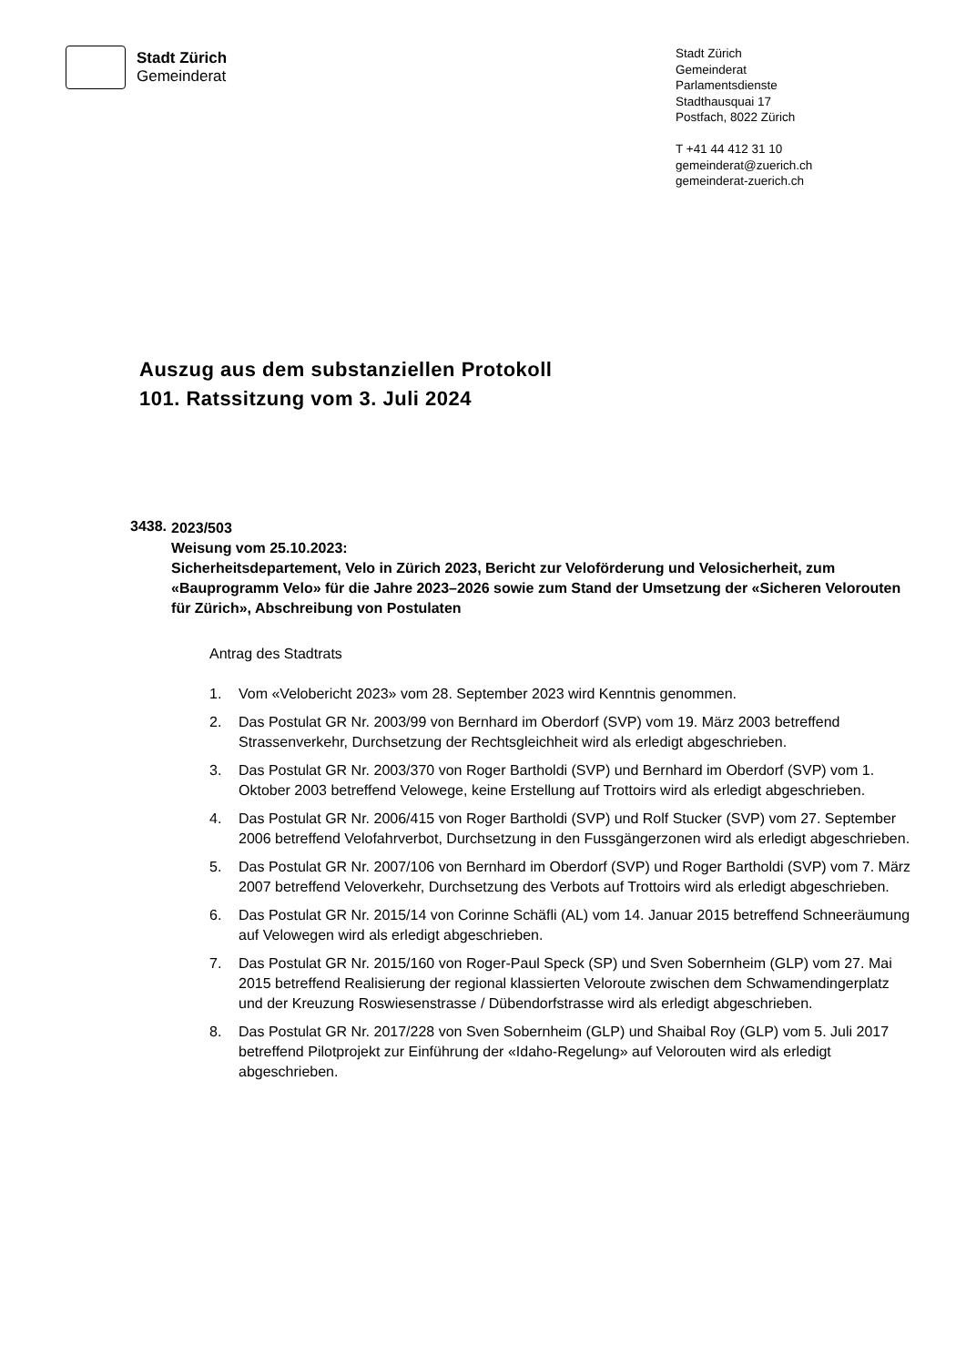Stadt Zürich
Gemeinderat
Stadt Zürich
Gemeinderat
Parlamentsdienste
Stadthausquai 17
Postfach, 8022 Zürich
T +41 44 412 31 10
gemeinderat@zuerich.ch
gemeinderat-zuerich.ch
Auszug aus dem substanziellen Protokoll
101. Ratssitzung vom 3. Juli 2024
3438.
2023/503
Weisung vom 25.10.2023:
Sicherheitsdepartement, Velo in Zürich 2023, Bericht zur Veloförderung und Velosicherheit, zum «Bauprogramm Velo» für die Jahre 2023–2026 sowie zum Stand der Umsetzung der «Sicheren Velorouten für Zürich», Abschreibung von Postulaten
Antrag des Stadtrats
1. Vom «Velobericht 2023» vom 28. September 2023 wird Kenntnis genommen.
2. Das Postulat GR Nr. 2003/99 von Bernhard im Oberdorf (SVP) vom 19. März 2003 betreffend Strassenverkehr, Durchsetzung der Rechtsgleichheit wird als erledigt abgeschrieben.
3. Das Postulat GR Nr. 2003/370 von Roger Bartholdi (SVP) und Bernhard im Oberdorf (SVP) vom 1. Oktober 2003 betreffend Velowege, keine Erstellung auf Trottoirs wird als erledigt abgeschrieben.
4. Das Postulat GR Nr. 2006/415 von Roger Bartholdi (SVP) und Rolf Stucker (SVP) vom 27. September 2006 betreffend Velofahrverbot, Durchsetzung in den Fussgängerzonen wird als erledigt abgeschrieben.
5. Das Postulat GR Nr. 2007/106 von Bernhard im Oberdorf (SVP) und Roger Bartholdi (SVP) vom 7. März 2007 betreffend Veloverkehr, Durchsetzung des Verbots auf Trottoirs wird als erledigt abgeschrieben.
6. Das Postulat GR Nr. 2015/14 von Corinne Schäfli (AL) vom 14. Januar 2015 betreffend Schneeräumung auf Velowegen wird als erledigt abgeschrieben.
7. Das Postulat GR Nr. 2015/160 von Roger-Paul Speck (SP) und Sven Sobernheim (GLP) vom 27. Mai 2015 betreffend Realisierung der regional klassierten Veloroute zwischen dem Schwamendingerplatz und der Kreuzung Roswiesenstrasse / Dübendorfstrasse wird als erledigt abgeschrieben.
8. Das Postulat GR Nr. 2017/228 von Sven Sobernheim (GLP) und Shaibal Roy (GLP) vom 5. Juli 2017 betreffend Pilotprojekt zur Einführung der «Idaho-Regelung» auf Velorouten wird als erledigt abgeschrieben.